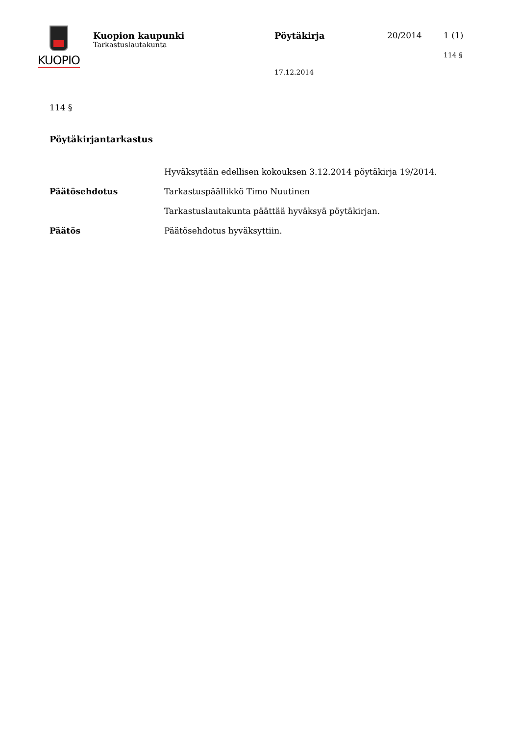KUOPIO
Kuopion kaupunki
Tarkastuslautakunta
Pöytäkirja
17.12.2014
20/2014 1 (1)
114 §
114 §
Pöytäkirjantarkastus
Hyväksytään edellisen kokouksen 3.12.2014 pöytäkirja 19/2014.
Päätösehdotus Tarkastuspäällikkö Timo Nuutinen
Tarkastuslautakunta päättää hyväksyä pöytäkirjan.
Päätös Päätösehdotus hyväksyttiin.